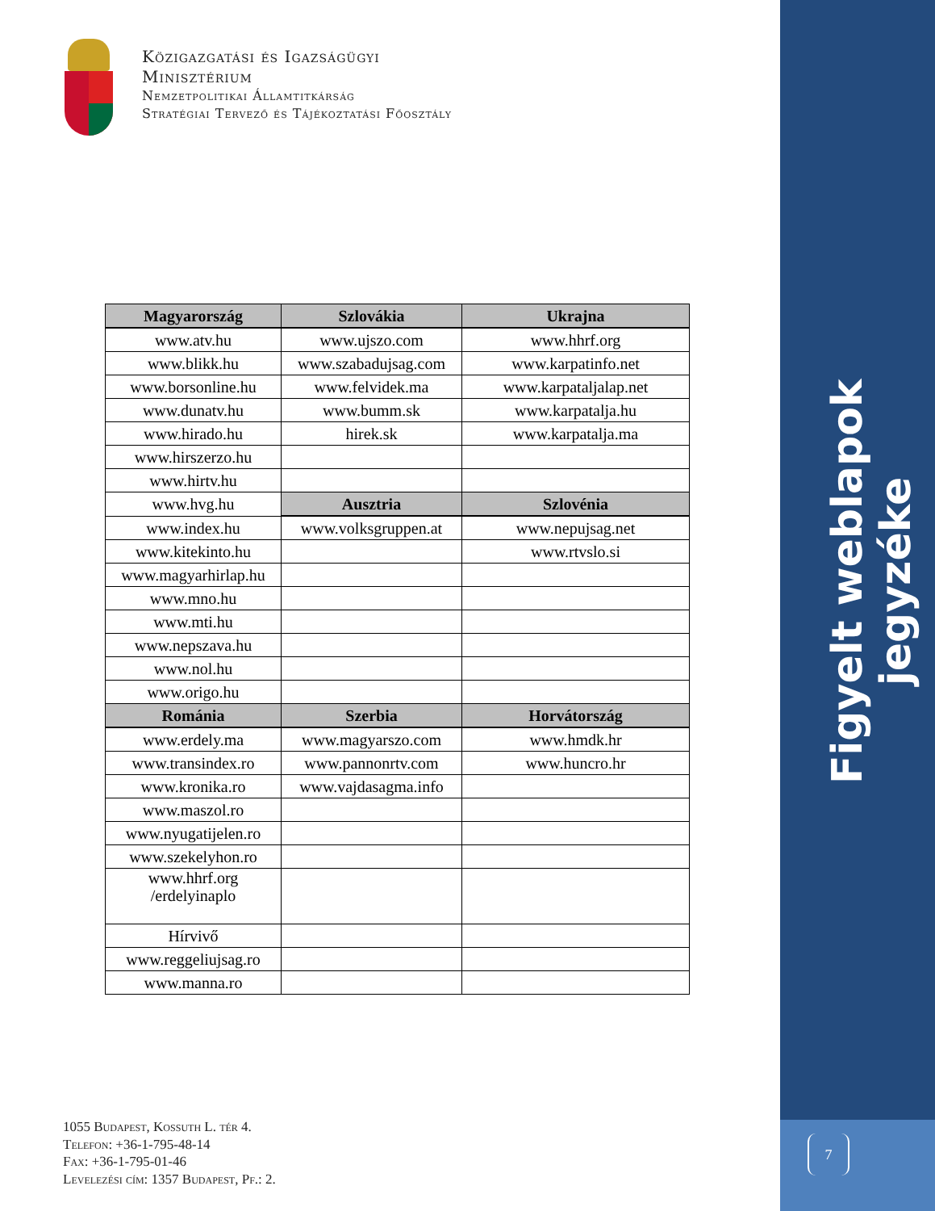Közigazgatási és Igazságügyi
Minisztérium
Nemzetpolitikai Államtitkárság
Stratégiai Tervező és Tájékoztatási Főosztály
| Magyarország | Szlovákia | Ukrajna |
| --- | --- | --- |
| www.atv.hu | www.ujszo.com | www.hhrf.org |
| www.blikk.hu | www.szabadujsag.com | www.karpatinfo.net |
| www.borsonline.hu | www.felvidek.ma | www.karpataljalap.net |
| www.dunatv.hu | www.bumm.sk | www.karpatalja.hu |
| www.hirado.hu | hirek.sk | www.karpatalja.ma |
| www.hirszerzo.hu | | |
| www.hirtv.hu | | |
| www.hvg.hu | Ausztria | Szlovénia |
| www.index.hu | www.volksgruppen.at | www.nepujsag.net |
| www.kitekinto.hu | | www.rtvslo.si |
| www.magyarhirlap.hu | | |
| www.mno.hu | | |
| www.mti.hu | | |
| www.nepszava.hu | | |
| www.nol.hu | | |
| www.origo.hu | | |
| Románia | Szerbia | Horvátország |
| www.erdely.ma | www.magyarszo.com | www.hmdk.hr |
| www.transindex.ro | www.pannonrtv.com | www.huncro.hr |
| www.kronika.ro | www.vajdasagma.info | |
| www.maszol.ro | | |
| www.nyugatijelen.ro | | |
| www.szekelyhon.ro | | |
| www.hhrf.org /erdelyinaplo | | |
| Hírvivő | | |
| www.reggeliujsag.ro | | |
| www.manna.ro | | |
1055 Budapest, Kossuth L. tér 4.
Telefon: +36-1-795-48-14
Fax: +36-1-795-01-46
Levelezési cím: 1357 Budapest, Pf.: 2.
Figyelt weblapok jegyzéke
7